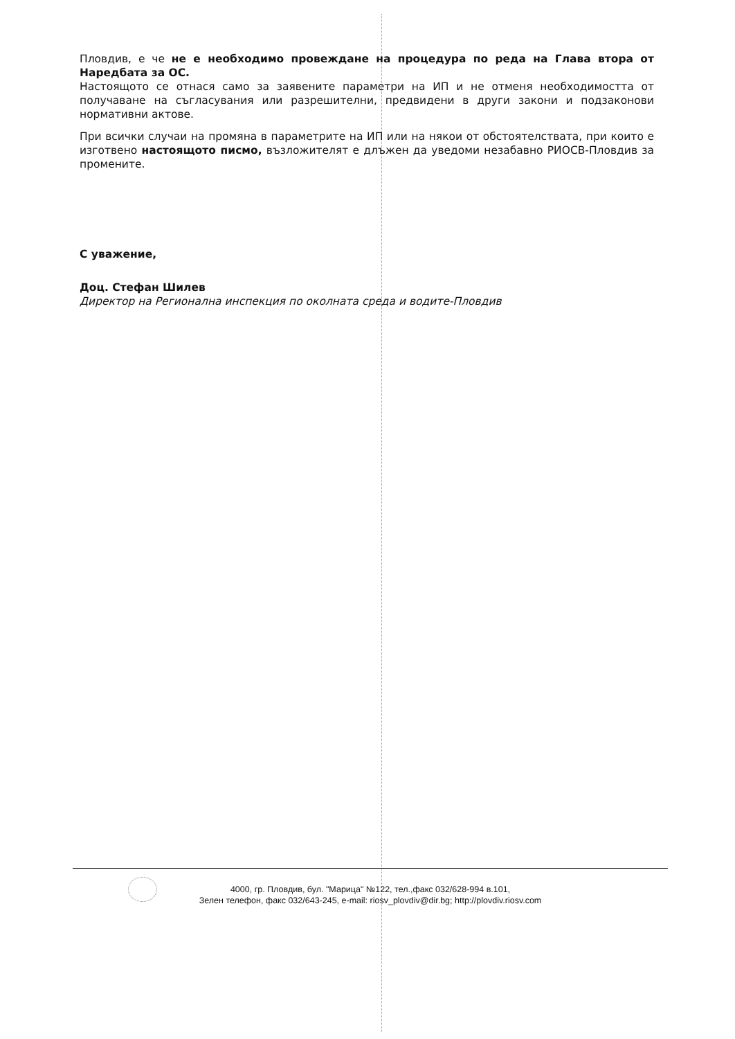Пловдив, е че не е необходимо провеждане на процедура по реда на Глава втора от Наредбата за ОС.
Настоящото се отнася само за заявените параметри на ИП и не отменя необходимостта от получаване на съгласувания или разрешителни, предвидени в други закони и подзаконови нормативни актове.
При всички случаи на промяна в параметрите на ИП или на някои от обстоятелствата, при които е изготвено настоящото писмо, възложителят е длъжен да уведоми незабавно РИОСВ-Пловдив за промените.
С уважение,
Доц. Стефан Шилев
Директор на Регионална инспекция по околната среда и водите-Пловдив
4000, гр. Пловдив, бул. "Марица" №122, тел.,факс 032/628-994 в.101,
Зелен телефон, факс 032/643-245, e-mail: riosv_plovdiv@dir.bg; http://plovdiv.riosv.com